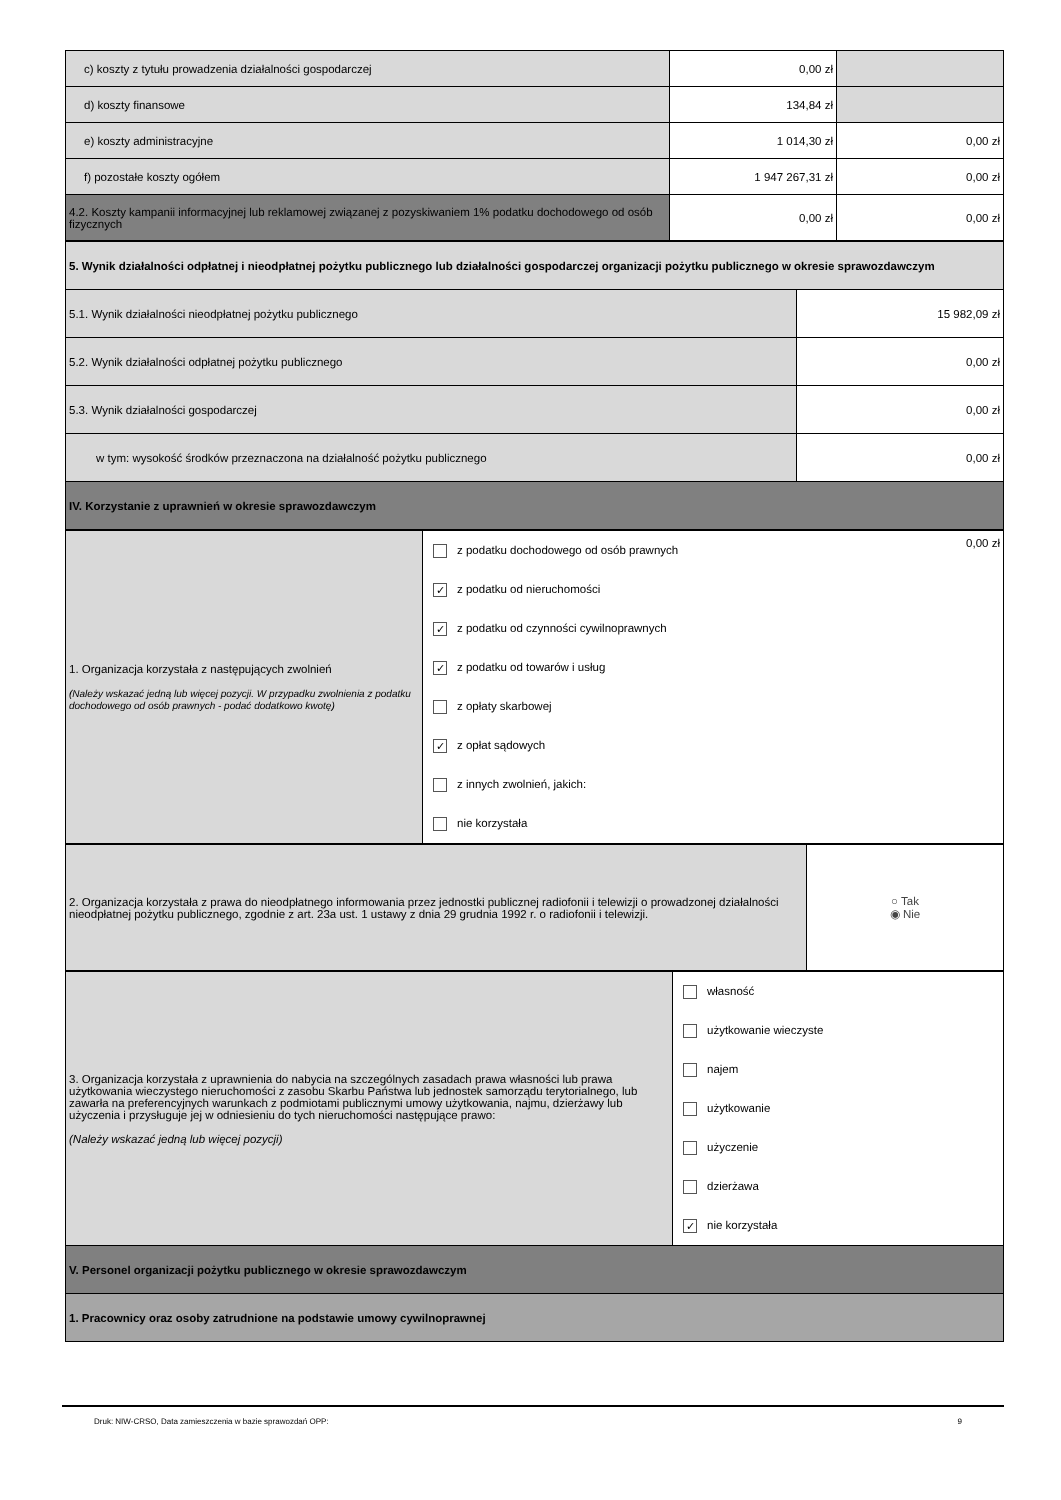| c) koszty z tytułu prowadzenia działalności gospodarczej | 0,00 zł | |
| d) koszty finansowe | 134,84 zł | |
| e) koszty administracyjne | 1 014,30 zł | 0,00 zł |
| f) pozostałe koszty ogółem | 1 947 267,31 zł | 0,00 zł |
| 4.2. Koszty kampanii informacyjnej lub reklamowej związanej z pozyskiwaniem 1% podatku dochodowego od osób fizycznych | 0,00 zł | 0,00 zł |
| 5. Wynik działalności odpłatnej i nieodpłatnej pożytku publicznego lub działalności gospodarczej organizacji pożytku publicznego w okresie sprawozdawczym | |
| 5.1. Wynik działalności nieodpłatnej pożytku publicznego | 15 982,09 zł |
| 5.2. Wynik działalności odpłatnej pożytku publicznego | 0,00 zł |
| 5.3. Wynik działalności gospodarczej | 0,00 zł |
| w tym: wysokość środków przeznaczona na działalność pożytku publicznego | 0,00 zł |
| IV. Korzystanie z uprawnień w okresie sprawozdawczym | |
| 1. Organizacja korzystała z następujących zwolnień (Należy wskazać jedną lub więcej pozycji. W przypadku zwolnienia z podatku dochodowego od osób prawnych - podać dodatkowo kwotę) | 0,00 zł z podatku dochodowego od osób prawnych ✓ z podatku od nieruchomości ✓ z podatku od czynności cywilnoprawnych ✓ z podatku od towarów i usług z opłaty skarbowej ✓ z opłat sądowych z innych zwolnień, jakich: nie korzystała |
| 2. Organizacja korzystała z prawa do nieodpłatnego informowania przez jednostki publicznej radiofonii i telewizji o prowadzonej działalności nieodpłatnej pożytku publicznego, zgodnie z art. 23a ust. 1 ustawy z dnia 29 grudnia 1992 r. o radiofonii i telewizji. | ○ Tak ◉ Nie |
| 3. Organizacja korzystała z uprawnienia do nabycia na szczególnych zasadach prawa własności lub prawa użytkowania wieczystego nieruchomości z zasobu Skarbu Państwa lub jednostek samorządu terytorialnego, lub zawarła na preferencyjnych warunkach z podmiotami publicznymi umowy użytkowania, najmu, dzierżawy lub użyczenia i przysługuje jej w odniesieniu do tych nieruchomości następujące prawo: (Należy wskazać jedną lub więcej pozycji) | własność użytkowanie wieczyste najem użytkowanie użyczenie dzierżawa ✓ nie korzystała |
| V. Personel organizacji pożytku publicznego w okresie sprawozdawczym | |
| 1. Pracownicy oraz osoby zatrudnione na podstawie umowy cywilnoprawnej | |
Druk: NIW-CRSO, Data zamieszczenia w bazie sprawozdań OPP: 9